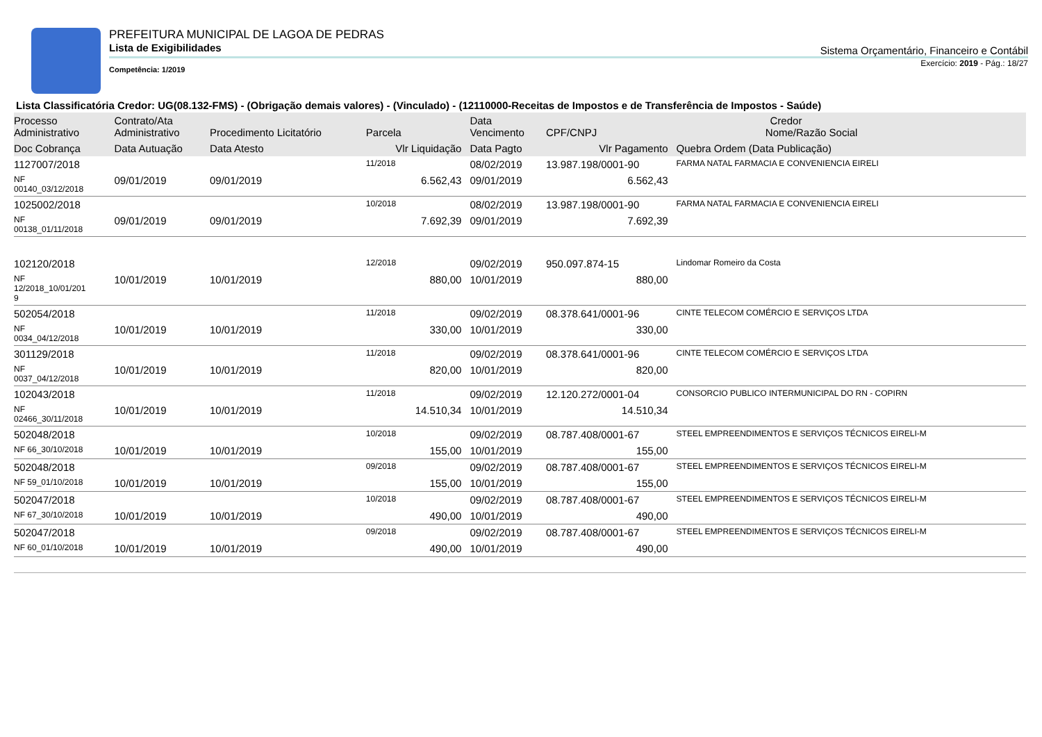PREFEITURA MUNICIPAL DE LAGOA DE PEDRAS
Lista de Exigibilidades
Competência: 1/2019
Sistema Orçamentário, Financeiro e Contábil
Exercício: 2019 - Pág.: 18/27
Lista Classificatória Credor: UG(08.132-FMS) - (Obrigação demais valores) - (Vinculado) - (12110000-Receitas de Impostos e de Transferência de Impostos - Saúde)
| Processo Administrativo | Contrato/Ata Administrativo | Procedimento Licitatório | Parcela | Data Vencimento | Credor CPF/CNPJ Nome/Razão Social | |
| --- | --- | --- | --- | --- | --- | --- |
| Doc Cobrança | Data Autuação | Data Atesto | Vlr Liquidação | Data Pagto | Vlr Pagamento | Quebra Ordem (Data Publicação) |
| 1127007/2018 | | | 11/2018 | 08/02/2019 | 13.987.198/0001-90 | FARMA NATAL FARMACIA E CONVENIENCIA EIRELI |
| NF 00140_03/12/2018 | 09/01/2019 | 09/01/2019 | 6.562,43 | 09/01/2019 | 6.562,43 | |
| 1025002/2018 | | | 10/2018 | 08/02/2019 | 13.987.198/0001-90 | FARMA NATAL FARMACIA E CONVENIENCIA EIRELI |
| NF 00138_01/11/2018 | 09/01/2019 | 09/01/2019 | 7.692,39 | 09/01/2019 | 7.692,39 | |
| 102120/2018 | | | 12/2018 | 09/02/2019 | 950.097.874-15 | Lindomar Romeiro da Costa |
| NF 12/2018_10/01/201 9 | 10/01/2019 | 10/01/2019 | 880,00 | 10/01/2019 | 880,00 | |
| 502054/2018 | | | 11/2018 | 09/02/2019 | 08.378.641/0001-96 | CINTE TELECOM COMÉRCIO E SERVIÇOS LTDA |
| NF 0034_04/12/2018 | 10/01/2019 | 10/01/2019 | 330,00 | 10/01/2019 | 330,00 | |
| 301129/2018 | | | 11/2018 | 09/02/2019 | 08.378.641/0001-96 | CINTE TELECOM COMÉRCIO E SERVIÇOS LTDA |
| NF 0037_04/12/2018 | 10/01/2019 | 10/01/2019 | 820,00 | 10/01/2019 | 820,00 | |
| 102043/2018 | | | 11/2018 | 09/02/2019 | 12.120.272/0001-04 | CONSORCIO PUBLICO INTERMUNICIPAL DO RN - COPIRN |
| NF 02466_30/11/2018 | 10/01/2019 | 10/01/2019 | 14.510,34 | 10/01/2019 | 14.510,34 | |
| 502048/2018 | | | 10/2018 | 09/02/2019 | 08.787.408/0001-67 | STEEL EMPREENDIMENTOS E SERVIÇOS TÉCNICOS EIRELI-M |
| NF 66_30/10/2018 | 10/01/2019 | 10/01/2019 | 155,00 | 10/01/2019 | 155,00 | |
| 502048/2018 | | | 09/2018 | 09/02/2019 | 08.787.408/0001-67 | STEEL EMPREENDIMENTOS E SERVIÇOS TÉCNICOS EIRELI-M |
| NF 59_01/10/2018 | 10/01/2019 | 10/01/2019 | 155,00 | 10/01/2019 | 155,00 | |
| 502047/2018 | | | 10/2018 | 09/02/2019 | 08.787.408/0001-67 | STEEL EMPREENDIMENTOS E SERVIÇOS TÉCNICOS EIRELI-M |
| NF 67_30/10/2018 | 10/01/2019 | 10/01/2019 | 490,00 | 10/01/2019 | 490,00 | |
| 502047/2018 | | | 09/2018 | 09/02/2019 | 08.787.408/0001-67 | STEEL EMPREENDIMENTOS E SERVIÇOS TÉCNICOS EIRELI-M |
| NF 60_01/10/2018 | 10/01/2019 | 10/01/2019 | 490,00 | 10/01/2019 | 490,00 | |